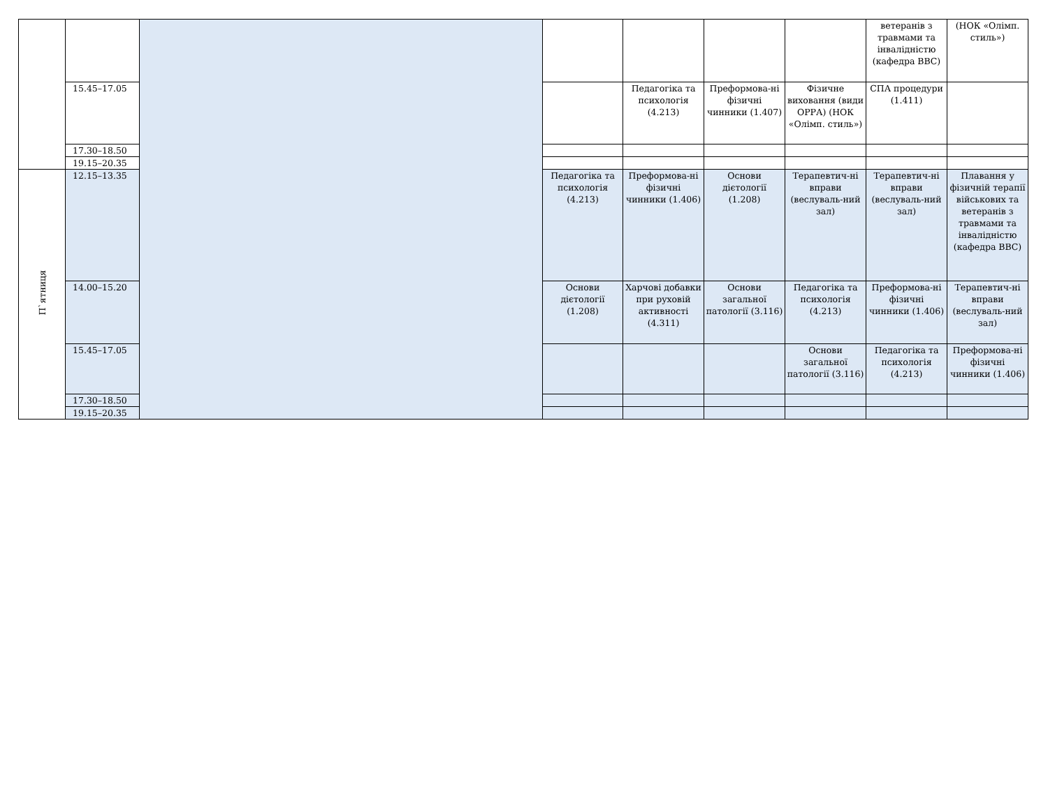| | | | | | | | ветеранів з травмами та інвалідністю (кафедра ВВС) | (НОК «Олімп. стиль») |
| | 15.45–17.05 | | | Педагогіка та психологія (4.213) | Преформова-ні фізичні чинники (1.407) | Фізичне виховання (види ОРРА) (НОК «Олімп. стиль») | СПА процедури (1.411) | |
| | 17.30–18.50 | | | | | | | |
| | 19.15–20.35 | | | | | | | |
| П`ятниця | 12.15–13.35 | | Педагогіка та психологія (4.213) | Преформова-ні фізичні чинники (1.406) | Основи дієтології (1.208) | Терапевтич-ні вправи (веслуваль-ний зал) | Терапевтич-ні вправи (веслуваль-ний зал) | Плавання у фізичній терапії військових та ветеранів з травмами та інвалідністю (кафедра ВВС) |
| | 14.00–15.20 | | Основи дієтології (1.208) | Харчові добавки при руховій активності (4.311) | Основи загальної патології (3.116) | Педагогіка та психологія (4.213) | Преформова-ні фізичні чинники (1.406) | Терапевтич-ні вправи (веслуваль-ний зал) |
| | 15.45–17.05 | | | | | Основи загальної патології (3.116) | Педагогіка та психологія (4.213) | Преформова-ні фізичні чинники (1.406) |
| | 17.30–18.50 | | | | | | | |
| | 19.15–20.35 | | | | | | | |